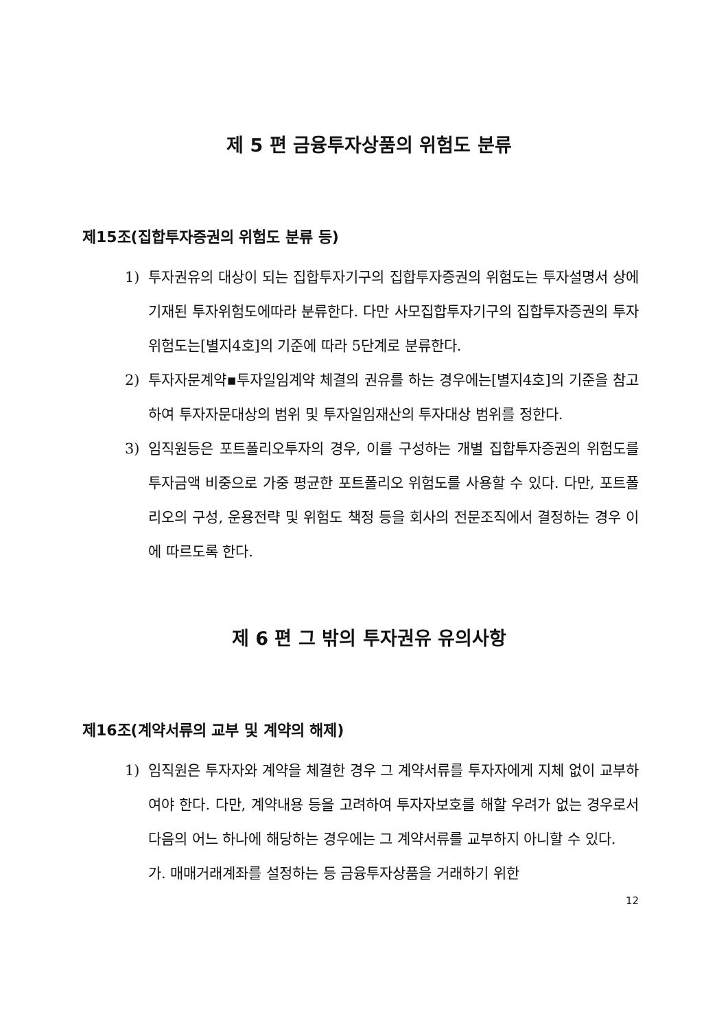제 5 편 금융투자상품의 위험도 분류
제15조(집합투자증권의 위험도 분류 등)
1) 투자권유의 대상이 되는 집합투자기구의 집합투자증권의 위험도는 투자설명서 상에 기재된 투자위험도에따라 분류한다. 다만 사모집합투자기구의 집합투자증권의 투자위험도는[별지4호]의 기준에 따라 5단계로 분류한다.
2) 투자자문계약▪투자일임계약 체결의 권유를 하는 경우에는[별지4호]의 기준을 참고하여 투자자문대상의 범위 및 투자일임재산의 투자대상 범위를 정한다.
3) 임직원등은 포트폴리오투자의 경우, 이를 구성하는 개별 집합투자증권의 위험도를 투자금액 비중으로 가중 평균한 포트폴리오 위험도를 사용할 수 있다. 다만, 포트폴리오의 구성, 운용전략 및 위험도 책정 등을 회사의 전문조직에서 결정하는 경우 이에 따르도록 한다.
제 6 편 그 밖의 투자권유 유의사항
제16조(계약서류의 교부 및 계약의 해제)
1) 임직원은 투자자와 계약을 체결한 경우 그 계약서류를 투자자에게 지체 없이 교부하여야 한다. 다만, 계약내용 등을 고려하여 투자자보호를 해할 우려가 없는 경우로서 다음의 어느 하나에 해당하는 경우에는 그 계약서류를 교부하지 아니할 수 있다.
가. 매매거래계좌를 설정하는 등 금융투자상품을 거래하기 위한
12